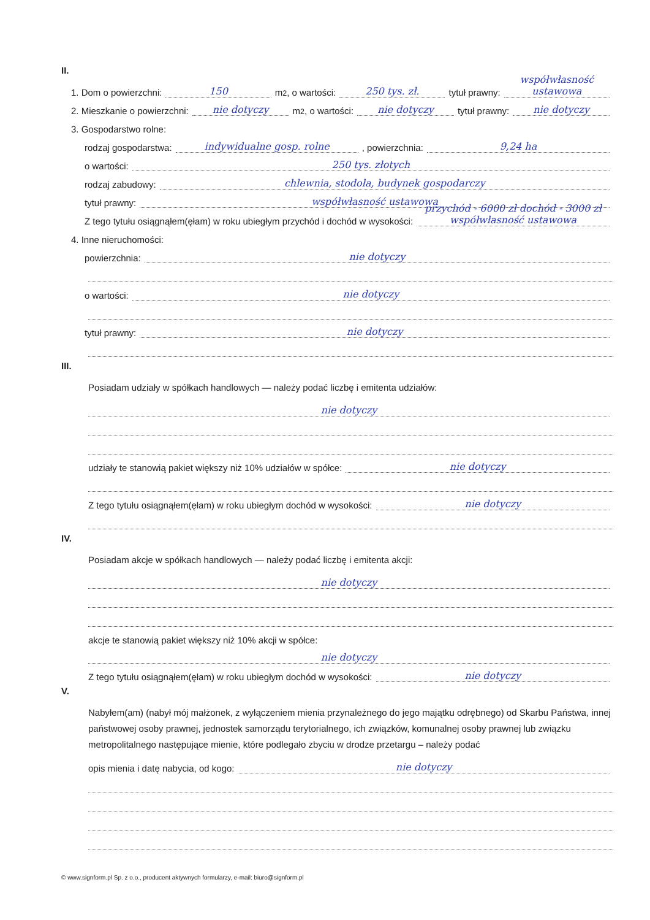II.
1. Dom o powierzchni: 150 m<sup>2</sup>, o wartości: 250 tys. zł. tytuł prawny: współwłasność ustawowa
2. Mieszkanie o powierzchni: nie dotyczy m<sup>2</sup>, o wartości: nie dotyczy tytuł prawny: nie dotyczy
3. Gospodarstwo rolne:
rodzaj gospodarstwa: indywidualne gosp. rolne, powierzchnia: 9,24 ha
o wartości: 250 tys. złotych
rodzaj zabudowy: chlewnia, stodoła, budynek gospodarczy
tytuł prawny: współwłasność ustawowa
Z tego tytułu osiągnąłem(ęłam) w roku ubiegłym przychód i dochód w wysokości: przychód - 6000 zł dochód - 3000 zł współwłasność ustawowa
4. Inne nieruchomości:
powierzchnia: nie dotyczy
o wartości: nie dotyczy
tytuł prawny: nie dotyczy
III.
Posiadam udziały w spółkach handlowych — należy podać liczbę i emitenta udziałów:
nie dotyczy
udziały te stanowią pakiet większy niż 10% udziałów w spółce: nie dotyczy
Z tego tytułu osiągnąłem(ęłam) w roku ubiegłym dochód w wysokości: nie dotyczy
IV.
Posiadam akcje w spółkach handlowych — należy podać liczbę i emitenta akcji:
nie dotyczy
akcje te stanowią pakiet większy niż 10% akcji w spółce:
nie dotyczy
Z tego tytułu osiągnąłem(ęłam) w roku ubiegłym dochód w wysokości: nie dotyczy
V.
Nabyłem(am) (nabył mój małżonek, z wyłączeniem mienia przynależnego do jego majątku odrębnego) od Skarbu Państwa, innej państwowej osoby prawnej, jednostek samorządu terytorialnego, ich związków, komunalnej osoby prawnej lub związku metropolitalnego następujące mienie, które podlegało zbyciu w drodze przetargu – należy podać
opis mienia i datę nabycia, od kogo: nie dotyczy
© www.signform.pl Sp. z o.o., producent aktywnych formularzy, e-mail: biuro@signform.pl